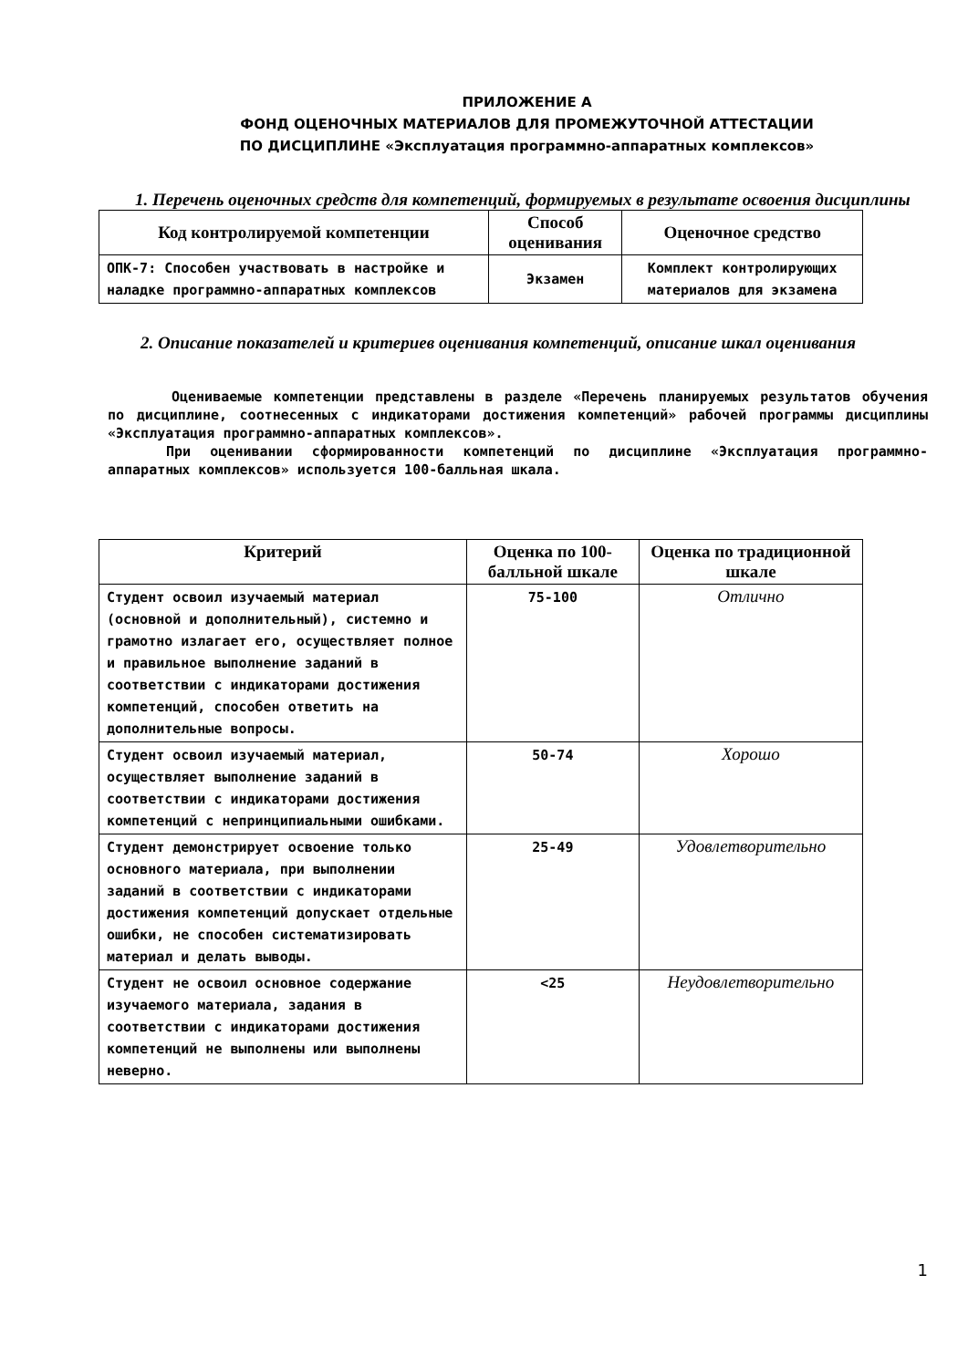ПРИЛОЖЕНИЕ А
ФОНД ОЦЕНОЧНЫХ МАТЕРИАЛОВ ДЛЯ ПРОМЕЖУТОЧНОЙ АТТЕСТАЦИИ
ПО ДИСЦИПЛИНЕ «Эксплуатация программно-аппаратных комплексов»
1. Перечень оценочных средств для компетенций, формируемых в результате освоения дисциплины
| Код контролируемой компетенции | Способ оценивания | Оценочное средство |
| --- | --- | --- |
| ОПК-7: Способен участвовать в настройке и наладке программно-аппаратных комплексов | Экзамен | Комплект контролирующих материалов для экзамена |
2. Описание показателей и критериев оценивания компетенций, описание шкал оценивания
Оцениваемые компетенции представлены в разделе «Перечень планируемых результатов обучения по дисциплине, соотнесенных с индикаторами достижения компетенций» рабочей программы дисциплины «Эксплуатация программно-аппаратных комплексов».
При оценивании сформированности компетенций по дисциплине «Эксплуатация программно-аппаратных комплексов» используется 100-балльная шкала.
| Критерий | Оценка по 100-балльной шкале | Оценка по традиционной шкале |
| --- | --- | --- |
| Студент освоил изучаемый материал (основной и дополнительный), системно и грамотно излагает его, осуществляет полное и правильное выполнение заданий в соответствии с индикаторами достижения компетенций, способен ответить на дополнительные вопросы. | 75-100 | Отлично |
| Студент освоил изучаемый материал, осуществляет выполнение заданий в соответствии с индикаторами достижения компетенций с непринципиальными ошибками. | 50-74 | Хорошо |
| Студент демонстрирует освоение только основного материала, при выполнении заданий в соответствии с индикаторами достижения компетенций допускает отдельные ошибки, не способен систематизировать материал и делать выводы. | 25-49 | Удовлетворительно |
| Студент не освоил основное содержание изучаемого материала, задания в соответствии с индикаторами достижения компетенций не выполнены или выполнены неверно. | <25 | Неудовлетворительно |
1